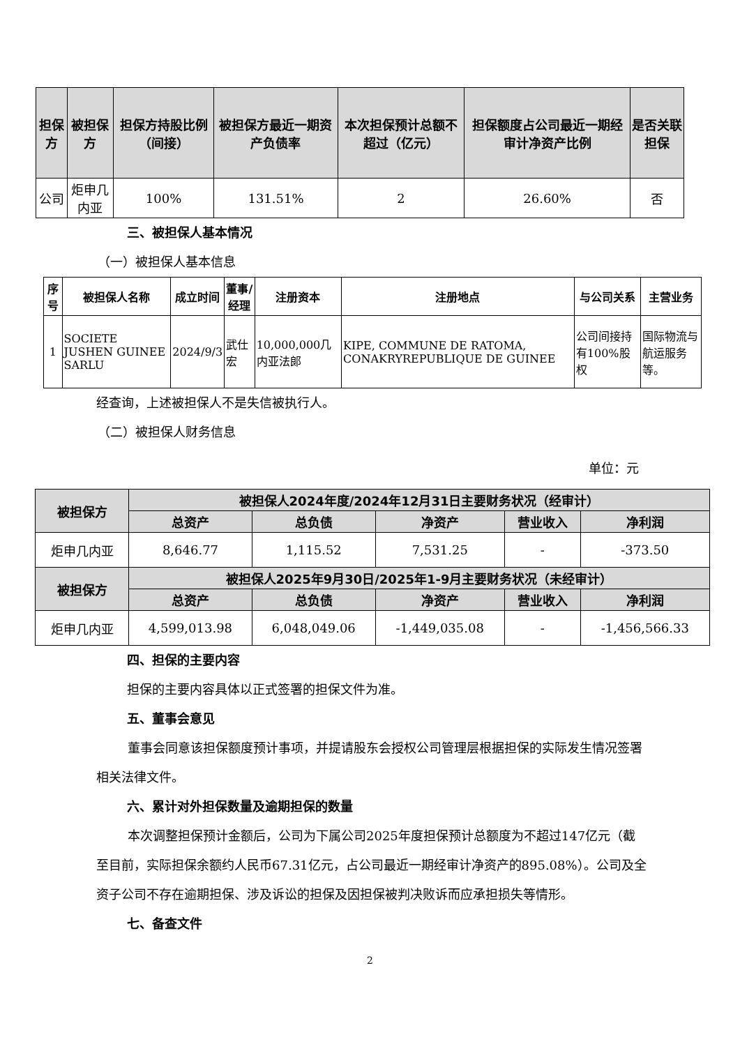| 担保方 | 被担保方 | 担保方持股比例（间接） | 被担保方最近一期资产负债率 | 本次担保预计总额不超过（亿元） | 担保额度占公司最近一期经审计净资产比例 | 是否关联担保 |
| --- | --- | --- | --- | --- | --- | --- |
| 公司 | 炬申几内亚 | 100% | 131.51% | 2 | 26.60% | 否 |
三、被担保人基本情况
（一）被担保人基本信息
| 序号 | 被担保人名称 | 成立时间 | 董事/经理 | 注册资本 | 注册地点 | 与公司关系 | 主营业务 |
| --- | --- | --- | --- | --- | --- | --- | --- |
| 1 | SOCIETE JUSHEN GUINEE SARLU | 2024/9/3 | 武仕宏 | 10,000,000几内亚法郎 | KIPE, COMMUNE DE RATOMA, CONAKRYREPUBLIQUE DE GUINEE | 公司间接持有100%股权 | 国际物流与航运服务等。 |
经查询，上述被担保人不是失信被执行人。
（二）被担保人财务信息
单位：元
| 被担保方 | 被担保人2024年度/2024年12月31日主要财务状况（经审计） | | | | |
| --- | --- | --- | --- | --- | --- |
| | 总资产 | 总负债 | 净资产 | 营业收入 | 净利润 |
| 炬申几内亚 | 8,646.77 | 1,115.52 | 7,531.25 | - | -373.50 |
| 被担保方 | 被担保人2025年9月30日/2025年1-9月主要财务状况（未经审计） | | | | |
| | 总资产 | 总负债 | 净资产 | 营业收入 | 净利润 |
| 炬申几内亚 | 4,599,013.98 | 6,048,049.06 | -1,449,035.08 | - | -1,456,566.33 |
四、担保的主要内容
担保的主要内容具体以正式签署的担保文件为准。
五、董事会意见
   董事会同意该担保额度预计事项，并提请股东会授权公司管理层根据担保的实际发生情况签署相关法律文件。
六、累计对外担保数量及逾期担保的数量
   本次调整担保预计金额后，公司为下属公司2025年度担保预计总额度为不超过147亿元（截至目前，实际担保余额约人民币67.31亿元，占公司最近一期经审计净资产的895.08%）。公司及全资子公司不存在逾期担保、涉及诉讼的担保及因担保被判决败诉而应承担损失等情形。
七、备查文件
2